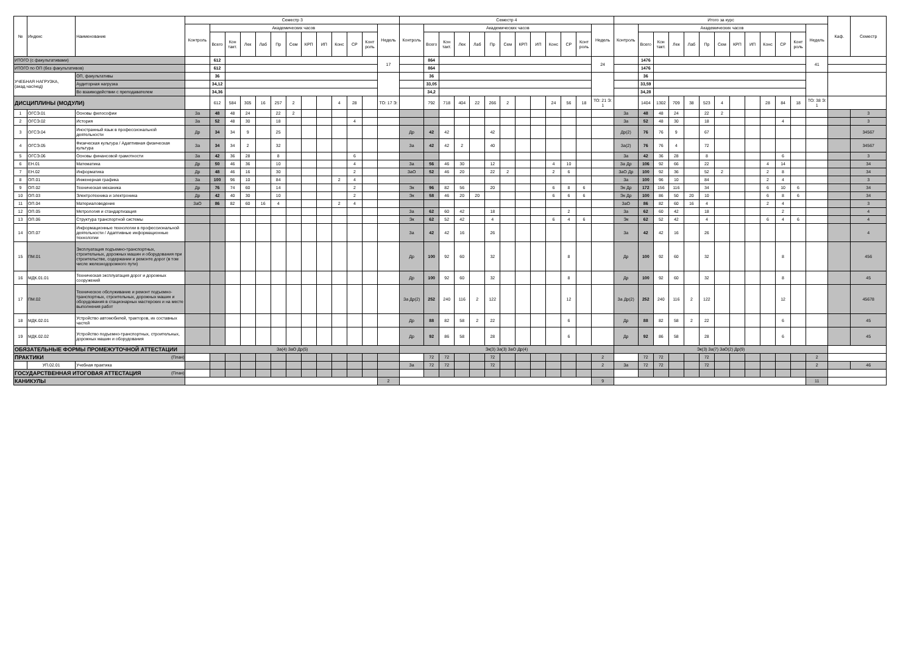| № | Индекс | Наименование | Семестр 3 | | | | | | | | | | | | | Семестр 4 | | | | | | | | | | | | | Итого за курс | | | | | | | | | | | | | Каф. | Семестр |
| --- | --- | --- | --- | --- | --- | --- | --- | --- | --- | --- | --- | --- | --- | --- | --- | --- | --- | --- | --- | --- | --- | --- | --- | --- | --- | --- | --- | --- | --- | --- | --- | --- | --- | --- | --- | --- | --- | --- | --- | --- | --- | --- | --- |
| | | | Контроль | Академических часов | | | | | | | | | | | Недель | Контроль | Академических часов | | | | | | | | | | | Недель | Контроль | Академических часов | | | | | | | | | | | Недель | | |
| | | | | Всего | Кон такт. | Лек | Лаб | Пр | Сем | КРП | ИП | Конс | СР | Конт роль | | | Всего | Кон такт. | Лек | Лаб | Пр | Сем | КРП | ИП | Конс | СР | Конт роль | | | Всего | Кон такт. | Лек | Лаб | Пр | Сем | КРП | ИП | Конс | СР | Конт роль | | | |
| ИТОГО (с факультативами) | | | | 612 | | | | | | | | | | | 17 | | 864 | | | | | | | | | | | 24 | | 1476 | | | | | | | | | | | 41 | | |
| ИТОГО по ОП (без факультативов) | | | | 612 | | | | | | | | | | | | | 864 | | | | | | | | | | | | | 1476 | | | | | | | | | | | | | |
| УЧЕБНАЯ НАГРУЗКА, (акад.час/нед) | | ОП, факультативы | | 36 | | | | | | | | | | | | | 36 | | | | | | | | | | | | | 36 | | | | | | | | | | | | | |
| | | Аудиторная нагрузка | | 34,12 | | | | | | | | | | | | | 33,05 | | | | | | | | | | | | | 33,59 | | | | | | | | | | | | | |
| | | Во взаимодействии с преподавателем | | 34,36 | | | | | | | | | | | | | 34,2 | | | | | | | | | | | | | 34,28 | | | | | | | | | | | | | |
| ДИСЦИПЛИНЫ (МОДУЛИ) | | | | 612 | 584 | 305 | 16 | 257 | 2 | | | 4 | 28 | | ТО: 17 Э: | | 792 | 718 | 404 | 22 | 266 | 2 | | | 24 | 56 | 18 | ТО: 21 Э: 1 | | 1404 | 1302 | 709 | 38 | 523 | 4 | | | 28 | 84 | 18 | ТО: 38 Э: 1 | | |
| 1 | ОГСЭ.01 | Основы философии | За | 48 | 48 | 24 | | 22 | 2 | | | | | | | | | | | | | | | | | | | | За | 48 | 48 | 24 | | 22 | 2 | | | | | | | | 3 |
| 2 | ОГСЭ.02 | История | За | 52 | 48 | 30 | | 18 | | | | | 4 | | | | | | | | | | | | | | | | За | 52 | 48 | 30 | | 18 | | | | | 4 | | | | 3 |
| 3 | ОГСЭ.04 | Иностранный язык в профессиональной деятельности | Др | 34 | 34 | 9 | | 25 | | | | | | | | Др | 42 | 42 | | | 42 | | | | | | | | Др(2) | 76 | 76 | 9 | | 67 | | | | | | | | | 34567 |
| 4 | ОГСЭ.05 | Физическая культура / Адаптивная физическая культура | За | 34 | 34 | 2 | | 32 | | | | | | | | За | 42 | 42 | 2 | | 40 | | | | | | | | За(2) | 76 | 76 | 4 | | 72 | | | | | | | | | 34567 |
| 5 | ОГСЭ.06 | Основы финансовой грамотности | За | 42 | 36 | 28 | | 8 | | | | | 6 | | | | | | | | | | | | | | | | За | 42 | 36 | 28 | | 8 | | | | | 6 | | | | 3 |
| 6 | ЕН.01 | Математика | Др | 50 | 46 | 36 | | 10 | | | | | 4 | | | За | 56 | 46 | 30 | | 12 | | | | 4 | 10 | | | За Др | 106 | 92 | 66 | | 22 | | | | 4 | 14 | | | | 34 |
| 7 | ЕН.02 | Информатика | Др | 48 | 46 | 16 | | 30 | | | | | 2 | | | ЗаО | 52 | 46 | 20 | | 22 | 2 | | | 2 | 6 | | | ЗаО Др | 100 | 92 | 36 | | 52 | 2 | | | 2 | 8 | | | | 34 |
| 8 | ОП.01 | Инженерная графика | За | 100 | 96 | 10 | | 84 | | | | 2 | 4 | | | | | | | | | | | | | | | | За | 100 | 96 | 10 | | 84 | | | | 2 | 4 | | | | 3 |
| 9 | ОП.02 | Техническая механика | Др | 76 | 74 | 60 | | 14 | | | | | 2 | | | Эк | 96 | 82 | 56 | | 20 | | | | 6 | 8 | 6 | | Эк Др | 172 | 156 | 116 | | 34 | | | | 6 | 10 | 6 | | | 34 |
| 10 | ОП.03 | Электротехника и электроника | Др | 42 | 40 | 30 | | 10 | | | | | 2 | | | Эк | 58 | 46 | 20 | 20 | | | | | 6 | 6 | 6 | | Эк Др | 100 | 86 | 50 | 20 | 10 | | | | 6 | 8 | 6 | | | 34 |
| 11 | ОП.04 | Материаловедение | ЗаО | 86 | 82 | 60 | 16 | 4 | | | | 2 | 4 | | | | | | | | | | | | | | | | ЗаО | 86 | 82 | 60 | 16 | 4 | | | | 2 | 4 | | | | 3 |
| 12 | ОП.05 | Метрология и стандартизация | | | | | | | | | | | | | | За | 62 | 60 | 42 | | 18 | | | | | 2 | | | За | 62 | 60 | 42 | | 18 | | | | | 2 | | | | 4 |
| 13 | ОП.06 | Структура транспортной системы | | | | | | | | | | | | | | Эк | 62 | 52 | 42 | | 4 | | | | 6 | 4 | 6 | | Эк | 62 | 52 | 42 | | 4 | | | | 6 | 4 | 6 | | | 4 |
| 14 | ОП.07 | Информационные технологии в профессиональной деятельности / Адаптивные информационные технологии | | | | | | | | | | | | | | За | 42 | 42 | 16 | | 26 | | | | | | | | За | 42 | 42 | 16 | | 26 | | | | | | | | | 4 |
| 15 | ПМ.01 | Эксплуатация подъемно-транспортных, строительных, дорожных машин и оборудования при строительстве, содержании и ремонте дорог (в том числе железнодорожного пути) | | | | | | | | | | | | | | Др | 100 | 92 | 60 | | 32 | | | | | 8 | | | Др | 100 | 92 | 60 | | 32 | | | | | 8 | | | | 456 |
| 16 | МДК.01.01 | Техническая эксплуатация дорог и дорожных сооружений | | | | | | | | | | | | | | Др | 100 | 92 | 60 | | 32 | | | | | 8 | | | Др | 100 | 92 | 60 | | 32 | | | | | 8 | | | | 45 |
| 17 | ПМ.02 | Техническое обслуживание и ремонт подъемно-транспортных, строительных, дорожных машин и оборудования в стационарных мастерских и на месте выполнения работ | | | | | | | | | | | | | | За Др(2) | 252 | 240 | 116 | 2 | 122 | | | | | 12 | | | За Др(2) | 252 | 240 | 116 | 2 | 122 | | | | | 12 | | | | 45678 |
| 18 | МДК.02.01 | Устройство автомобилей, тракторов, их составных частей | | | | | | | | | | | | | | Др | 88 | 82 | 58 | 2 | 22 | | | | | 6 | | | Др | 88 | 82 | 58 | 2 | 22 | | | | | 6 | | | | 45 |
| 19 | МДК.02.02 | Устройство подъемно-транспортных, строительных, дорожных машин и оборудования | | | | | | | | | | | | | | Др | 92 | 86 | 58 | | 28 | | | | | 6 | | | Др | 92 | 86 | 58 | | 28 | | | | | 6 | | | | 45 |
| ОБЯЗАТЕЛЬНЫЕ ФОРМЫ ПРОМЕЖУТОЧНОЙ АТТЕСТАЦИИ | | | За(4) ЗаО Др(5) | | | | | | | | | | | | | Эк(3) За(3) ЗаО Др(4) | | | | | | | | | | | | | Эк(3) За(7) ЗаО(2) Др(9) | | | | | | | | | | | | | | |
| ПРАКТИКИ (План) | | | | | | | | | | | | | | | | | 72 | 72 | | | 72 | | | | | | | 2 | | 72 | 72 | | | 72 | | | | | | | 2 | | |
| | УП.02.01 | Учебная практика | | | | | | | | | | | | | | За | 72 | 72 | | | 72 | | | | | | | 2 | За | 72 | 72 | | | 72 | | | | | | | 2 | | 46 |
| ГОСУДАРСТВЕННАЯ ИТОГОВАЯ АТТЕСТАЦИЯ (План) | | | | | | | | | | | | | | | | | | | | | | | | | | | | | | | | | | | | | | | | | | | |
| КАНИКУЛЫ | | | | | | | | | | | | | | | 2 | | | | | | | | | | | | | 9 | | | | | | | | | | | | | 11 | | |